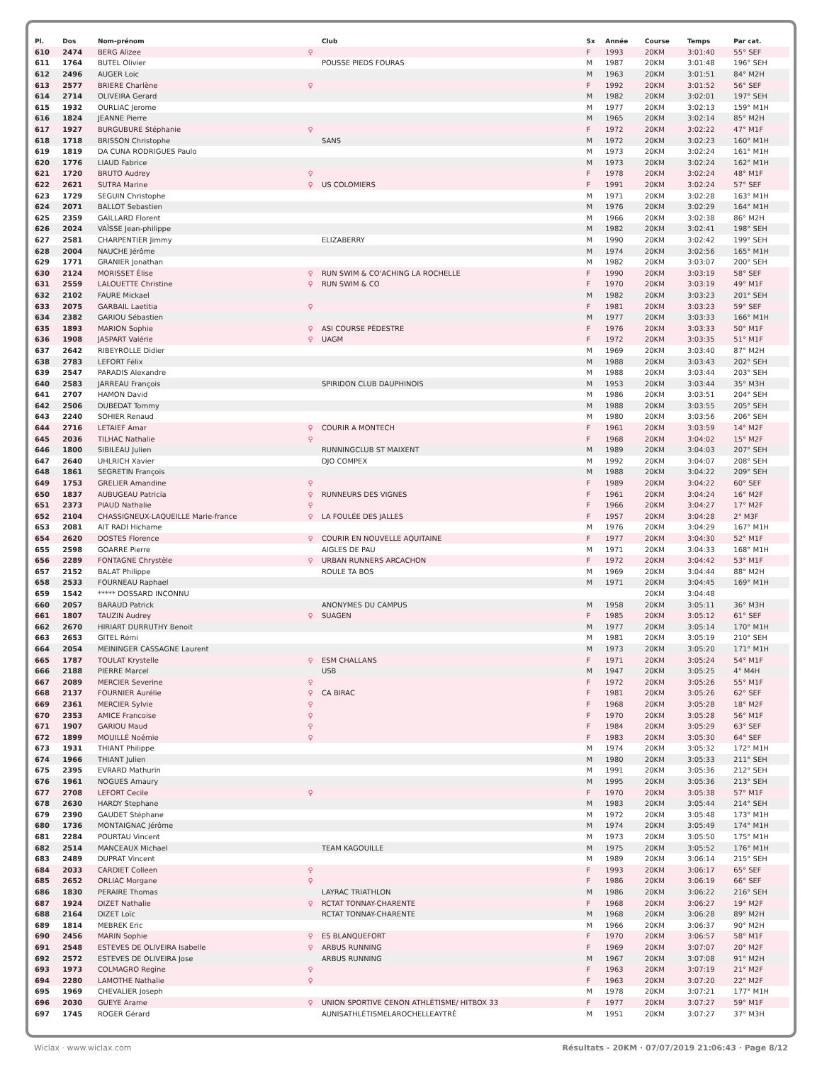| Pl. | Dos | Nom-prénom | | Club | Sx | Année | Course | Temps | Par cat. |
| --- | --- | --- | --- | --- | --- | --- | --- | --- | --- |
| 610 | 2474 | BERG Alizee | ♀ | | F | 1993 | 20KM | 3:01:40 | 55° SEF |
| 611 | 1764 | BUTEL Olivier | | POUSSE PIEDS FOURAS | M | 1987 | 20KM | 3:01:48 | 196° SEH |
| 612 | 2496 | AUGER Loic | | | M | 1963 | 20KM | 3:01:51 | 84° M2H |
| 613 | 2577 | BRIERE Charlène | ♀ | | F | 1992 | 20KM | 3:01:52 | 56° SEF |
| 614 | 2714 | OLIVEIRA Gerard | | | M | 1982 | 20KM | 3:02:01 | 197° SEH |
| 615 | 1932 | OURLIAC Jerome | | | M | 1977 | 20KM | 3:02:13 | 159° M1H |
| 616 | 1824 | JEANNE Pierre | | | M | 1965 | 20KM | 3:02:14 | 85° M2H |
| 617 | 1927 | BURGUBURE Stéphanie | ♀ | | F | 1972 | 20KM | 3:02:22 | 47° M1F |
| 618 | 1718 | BRISSON Christophe | | SANS | M | 1972 | 20KM | 3:02:23 | 160° M1H |
| 619 | 1819 | DA CUNA RODRIGUES Paulo | | | M | 1973 | 20KM | 3:02:24 | 161° M1H |
| 620 | 1776 | LIAUD Fabrice | | | M | 1973 | 20KM | 3:02:24 | 162° M1H |
| 621 | 1720 | BRUTO Audrey | ♀ | | F | 1978 | 20KM | 3:02:24 | 48° M1F |
| 622 | 2621 | SUTRA Marine | ♀ | US COLOMIERS | F | 1991 | 20KM | 3:02:24 | 57° SEF |
| 623 | 1729 | SEGUIN Christophe | | | M | 1971 | 20KM | 3:02:28 | 163° M1H |
| 624 | 2071 | BALLOT Sebastien | | | M | 1976 | 20KM | 3:02:29 | 164° M1H |
| 625 | 2359 | GAILLARD Florent | | | M | 1966 | 20KM | 3:02:38 | 86° M2H |
| 626 | 2024 | VAÏSSE Jean-philippe | | | M | 1982 | 20KM | 3:02:41 | 198° SEH |
| 627 | 2581 | CHARPENTIER Jimmy | | ELIZABERRY | M | 1990 | 20KM | 3:02:42 | 199° SEH |
| 628 | 2004 | NAUCHE Jérôme | | | M | 1974 | 20KM | 3:02:56 | 165° M1H |
| 629 | 1771 | GRANIER Jonathan | | | M | 1982 | 20KM | 3:03:07 | 200° SEH |
| 630 | 2124 | MORISSET Élise | ♀ | RUN SWIM & CO'ACHING LA ROCHELLE | F | 1990 | 20KM | 3:03:19 | 58° SEF |
| 631 | 2559 | LALOUETTE Christine | ♀ | RUN SWIM & CO | F | 1970 | 20KM | 3:03:19 | 49° M1F |
| 632 | 2102 | FAURE Mickael | | | M | 1982 | 20KM | 3:03:23 | 201° SEH |
| 633 | 2075 | GARBAIL Laetitia | ♀ | | F | 1981 | 20KM | 3:03:23 | 59° SEF |
| 634 | 2382 | GARIOU Sébastien | | | M | 1977 | 20KM | 3:03:33 | 166° M1H |
| 635 | 1893 | MARION Sophie | ♀ | ASI COURSE PÉDESTRE | F | 1976 | 20KM | 3:03:33 | 50° M1F |
| 636 | 1908 | JASPART Valérie | ♀ | UAGM | F | 1972 | 20KM | 3:03:35 | 51° M1F |
| 637 | 2642 | RIBEYROLLE Didier | | | M | 1969 | 20KM | 3:03:40 | 87° M2H |
| 638 | 2783 | LEFORT Félix | | | M | 1988 | 20KM | 3:03:43 | 202° SEH |
| 639 | 2547 | PARADIS Alexandre | | | M | 1988 | 20KM | 3:03:44 | 203° SEH |
| 640 | 2583 | JARREAU François | | SPIRIDON CLUB DAUPHINOIS | M | 1953 | 20KM | 3:03:44 | 35° M3H |
| 641 | 2707 | HAMON David | | | M | 1986 | 20KM | 3:03:51 | 204° SEH |
| 642 | 2506 | DUBEDAT Tommy | | | M | 1988 | 20KM | 3:03:55 | 205° SEH |
| 643 | 2240 | SOHIER Renaud | | | M | 1980 | 20KM | 3:03:56 | 206° SEH |
| 644 | 2716 | LETAIEF Amar | ♀ | COURIR A MONTECH | F | 1961 | 20KM | 3:03:59 | 14° M2F |
| 645 | 2036 | TILHAC Nathalie | ♀ | | F | 1968 | 20KM | 3:04:02 | 15° M2F |
| 646 | 1800 | SIBILEAU Julien | | RUNNINGCLUB ST MAIXENT | M | 1989 | 20KM | 3:04:03 | 207° SEH |
| 647 | 2640 | UHLRICH Xavier | | DJO COMPEX | M | 1992 | 20KM | 3:04:07 | 208° SEH |
| 648 | 1861 | SEGRETIN François | | | M | 1988 | 20KM | 3:04:22 | 209° SEH |
| 649 | 1753 | GRELIER Amandine | ♀ | | F | 1989 | 20KM | 3:04:22 | 60° SEF |
| 650 | 1837 | AUBUGEAU Patricia | ♀ | RUNNEURS DES VIGNES | F | 1961 | 20KM | 3:04:24 | 16° M2F |
| 651 | 2373 | PIAUD Nathalie | ♀ | | F | 1966 | 20KM | 3:04:27 | 17° M2F |
| 652 | 2104 | CHASSIGNEUX-LAQUEILLE Marie-france | ♀ | LA FOULÉE DES JALLES | F | 1957 | 20KM | 3:04:28 | 2° M3F |
| 653 | 2081 | AIT RADI Hichame | | | M | 1976 | 20KM | 3:04:29 | 167° M1H |
| 654 | 2620 | DOSTES Florence | ♀ | COURIR EN NOUVELLE AQUITAINE | F | 1977 | 20KM | 3:04:30 | 52° M1F |
| 655 | 2598 | GOARRE Pierre | | AIGLES DE PAU | M | 1971 | 20KM | 3:04:33 | 168° M1H |
| 656 | 2289 | FONTAGNE Chrystèle | ♀ | URBAN RUNNERS ARCACHON | F | 1972 | 20KM | 3:04:42 | 53° M1F |
| 657 | 2152 | BALAT Philippe | | ROULE TA BOS | M | 1969 | 20KM | 3:04:44 | 88° M2H |
| 658 | 2533 | FOURNEAU Raphael | | | M | 1971 | 20KM | 3:04:45 | 169° M1H |
| 659 | 1542 | ***** DOSSARD INCONNU | | | | | 20KM | 3:04:48 | |
| 660 | 2057 | BARAUD Patrick | | ANONYMES DU CAMPUS | M | 1958 | 20KM | 3:05:11 | 36° M3H |
| 661 | 1807 | TAUZIN Audrey | ♀ | SUAGEN | F | 1985 | 20KM | 3:05:12 | 61° SEF |
| 662 | 2670 | HIRIART DURRUTHY Benoit | | | M | 1977 | 20KM | 3:05:14 | 170° M1H |
| 663 | 2653 | GITEL Rémi | | | M | 1981 | 20KM | 3:05:19 | 210° SEH |
| 664 | 2054 | MEININGER CASSAGNE Laurent | | | M | 1973 | 20KM | 3:05:20 | 171° M1H |
| 665 | 1787 | TOULAT Krystelle | ♀ | ESM CHALLANS | F | 1971 | 20KM | 3:05:24 | 54° M1F |
| 666 | 2188 | PIERRE Marcel | | USB | M | 1947 | 20KM | 3:05:25 | 4° M4H |
| 667 | 2089 | MERCIER Severine | ♀ | | F | 1972 | 20KM | 3:05:26 | 55° M1F |
| 668 | 2137 | FOURNIER Aurélie | ♀ | CA BIRAC | F | 1981 | 20KM | 3:05:26 | 62° SEF |
| 669 | 2361 | MERCIER Sylvie | ♀ | | F | 1968 | 20KM | 3:05:28 | 18° M2F |
| 670 | 2353 | AMICE Francoise | ♀ | | F | 1970 | 20KM | 3:05:28 | 56° M1F |
| 671 | 1907 | GARIOU Maud | ♀ | | F | 1984 | 20KM | 3:05:29 | 63° SEF |
| 672 | 1899 | MOUILLÉ Noémie | ♀ | | F | 1983 | 20KM | 3:05:30 | 64° SEF |
| 673 | 1931 | THIANT Philippe | | | M | 1974 | 20KM | 3:05:32 | 172° M1H |
| 674 | 1966 | THIANT Julien | | | M | 1980 | 20KM | 3:05:33 | 211° SEH |
| 675 | 2395 | EVRARD Mathurin | | | M | 1991 | 20KM | 3:05:36 | 212° SEH |
| 676 | 1961 | NOGUES Amaury | | | M | 1995 | 20KM | 3:05:36 | 213° SEH |
| 677 | 2708 | LEFORT Cecile | ♀ | | F | 1970 | 20KM | 3:05:38 | 57° M1F |
| 678 | 2630 | HARDY Stephane | | | M | 1983 | 20KM | 3:05:44 | 214° SEH |
| 679 | 2390 | GAUDET Stéphane | | | M | 1972 | 20KM | 3:05:48 | 173° M1H |
| 680 | 1736 | MONTAIGNAC Jérôme | | | M | 1974 | 20KM | 3:05:49 | 174° M1H |
| 681 | 2284 | POURTAU Vincent | | | M | 1973 | 20KM | 3:05:50 | 175° M1H |
| 682 | 2514 | MANCEAUX Michael | | TEAM KAGOUILLE | M | 1975 | 20KM | 3:05:52 | 176° M1H |
| 683 | 2489 | DUPRAT Vincent | | | M | 1989 | 20KM | 3:06:14 | 215° SEH |
| 684 | 2033 | CARDIET Colleen | ♀ | | F | 1993 | 20KM | 3:06:17 | 65° SEF |
| 685 | 2652 | ORLIAC Morgane | ♀ | | F | 1986 | 20KM | 3:06:19 | 66° SEF |
| 686 | 1830 | PERAIRE Thomas | | LAYRAC TRIATHLON | M | 1986 | 20KM | 3:06:22 | 216° SEH |
| 687 | 1924 | DIZET Nathalie | ♀ | RCTAT TONNAY-CHARENTE | F | 1968 | 20KM | 3:06:27 | 19° M2F |
| 688 | 2164 | DIZET Loïc | | RCTAT TONNAY-CHARENTE | M | 1968 | 20KM | 3:06:28 | 89° M2H |
| 689 | 1814 | MEBREK Eric | | | M | 1966 | 20KM | 3:06:37 | 90° M2H |
| 690 | 2456 | MARIN Sophie | ♀ | ES BLANQUEFORT | F | 1970 | 20KM | 3:06:57 | 58° M1F |
| 691 | 2548 | ESTEVES DE OLIVEIRA Isabelle | ♀ | ARBUS RUNNING | F | 1969 | 20KM | 3:07:07 | 20° M2F |
| 692 | 2572 | ESTEVES DE OLIVEIRA Jose | | ARBUS RUNNING | M | 1967 | 20KM | 3:07:08 | 91° M2H |
| 693 | 1973 | COLMAGRO Regine | ♀ | | F | 1963 | 20KM | 3:07:19 | 21° M2F |
| 694 | 2280 | LAMOTHE Nathalie | ♀ | | F | 1963 | 20KM | 3:07:20 | 22° M2F |
| 695 | 1969 | CHEVALIER Joseph | | | M | 1978 | 20KM | 3:07:21 | 177° M1H |
| 696 | 2030 | GUEYE Arame | ♀ | UNION SPORTIVE CENON ATHLÉTISME/ HITBOX 33 | F | 1977 | 20KM | 3:07:27 | 59° M1F |
| 697 | 1745 | ROGER Gérard | | AUNISATHLÉTISMELAROCHELLEAYTRÉ | M | 1951 | 20KM | 3:07:27 | 37° M3H |
Wiclax · www.wiclax.com Résultats - 20KM · 07/07/2019 21:06:43 · Page 8/12